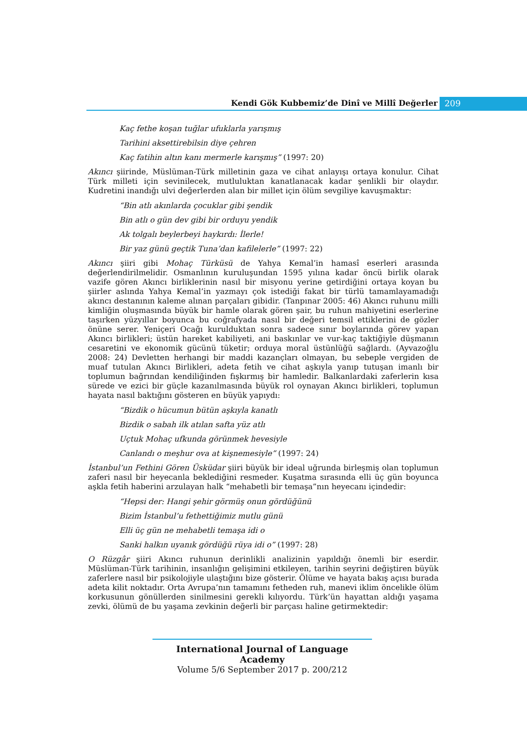Kendi Gök Kubbemiz’de Dinî ve Millî Değerler
209
Kaç fethe koşan tuğlar ufuklarla yarışmış
Tarihini aksettirebilsin diye çehren
Kaç fatihin altın kanı mermerle karışmış” (1997: 20)
Akıncı şiirinde, Müslüman-Türk milletinin gaza ve cihat anlayışı ortaya konulur. Cihat Türk milleti için sevinilecek, mutluluktan kanatlanacak kadar şenlikli bir olaydır. Kudretini inandığı ulvi değerlerden alan bir millet için ölüm sevgiliye kavuşmaktır:
“Bin atlı akınlarda çocuklar gibi şendik
Bin atlı o gün dev gibi bir orduyu yendik
Ak tolgalı beylerbeyi haykırdı: İlerle!
Bir yaz günü geçtik Tuna’dan kafilelerle” (1997: 22)
Akıncı şiiri gibi Mohaç Türküsü de Yahya Kemal’in hamasî eserleri arasında değerlendirilmelidir. Osmanlının kuruluşundan 1595 yılına kadar öncü birlik olarak vazife gören Akıncı birliklerinin nasıl bir misyonu yerine getirdiğini ortaya koyan bu şiirler aslında Yahya Kemal’in yazmayı çok istediği fakat bir türlü tamamlayamadığı akıncı destanının kaleme alınan parçaları gibidir. (Tanpınar 2005: 46) Akıncı ruhunu milli kimliğin oluşmasında büyük bir hamle olarak gören şair, bu ruhun mahiyetini eserlerine taşırken yüzyıllar boyunca bu coğrafyada nasıl bir değeri temsil ettiklerini de gözler önüne serer. Yeniçeri Ocağı kurulduktan sonra sadece sınır boylarında görev yapan Akıncı birlikleri; üstün hareket kabiliyeti, ani baskınlar ve vur-kaç taktiğiyle düşmanın cesaretini ve ekonomik gücünü tüketir; orduya moral üstünlüğü sağlardı. (Ayvazoğlu 2008: 24) Devletten herhangi bir maddi kazançları olmayan, bu sebeple vergiden de muaf tutulan Akıncı Birlikleri, adeta fetih ve cihat aşkıyla yanıp tutuşan imanlı bir toplumun bağrından kendiliğinden fışkırmış bir hamledir. Balkanlardaki zaferlerin kısa sürede ve ezici bir güçle kazanılmasında büyük rol oynayan Akıncı birlikleri, toplumun hayata nasıl baktığını gösteren en büyük yapıydı:
“Bizdik o hücumun bütün aşkıyla kanatlı
Bizdik o sabah ilk atılan safta yüz atlı
Uçtuk Mohaç ufkunda görünmek hevesiyle
Canlandı o meşhur ova at kişnemesiyle” (1997: 24)
İstanbul’un Fethini Gören Üsküdar şiiri büyük bir ideal uğrunda birleşmiş olan toplumun zaferi nasıl bir heyecanla beklediğini resmeder. Kuşatma sırasında elli üç gün boyunca aşkla fetih haberini arzulayan halk “mehabetli bir temaşa”nın heyecanı içindedir:
“Hepsi der: Hangi şehir görmüş onun gördüğünü
Bizim İstanbul’u fethettiğimiz mutlu günü
Elli üç gün ne mehabetli temaşa idi o
Sanki halkın uyanık gördüğü rüya idi o” (1997: 28)
O Rüzgâr şiiri Akıncı ruhunun derinlikli analizinin yapıldığı önemli bir eserdir. Müslüman-Türk tarihinin, insanlığın gelişimini etkileyen, tarihin seyrini değiştiren büyük zaferlere nasıl bir psikolojiyle ulaştığını bize gösterir. Ölüme ve hayata bakış açısı burada adeta kilit noktadır. Orta Avrupa’nın tamamını fetheden ruh, manevi iklim öncelikle ölüm korkusunun gönüllerden sinilmesini gerekli kılıyordu. Türk’ün hayattan aldığı yaşama zevki, ölümü de bu yaşama zevkinin değerli bir parçası haline getirmektedir:
International Journal of Language Academy
Volume 5/6 September 2017 p. 200/212